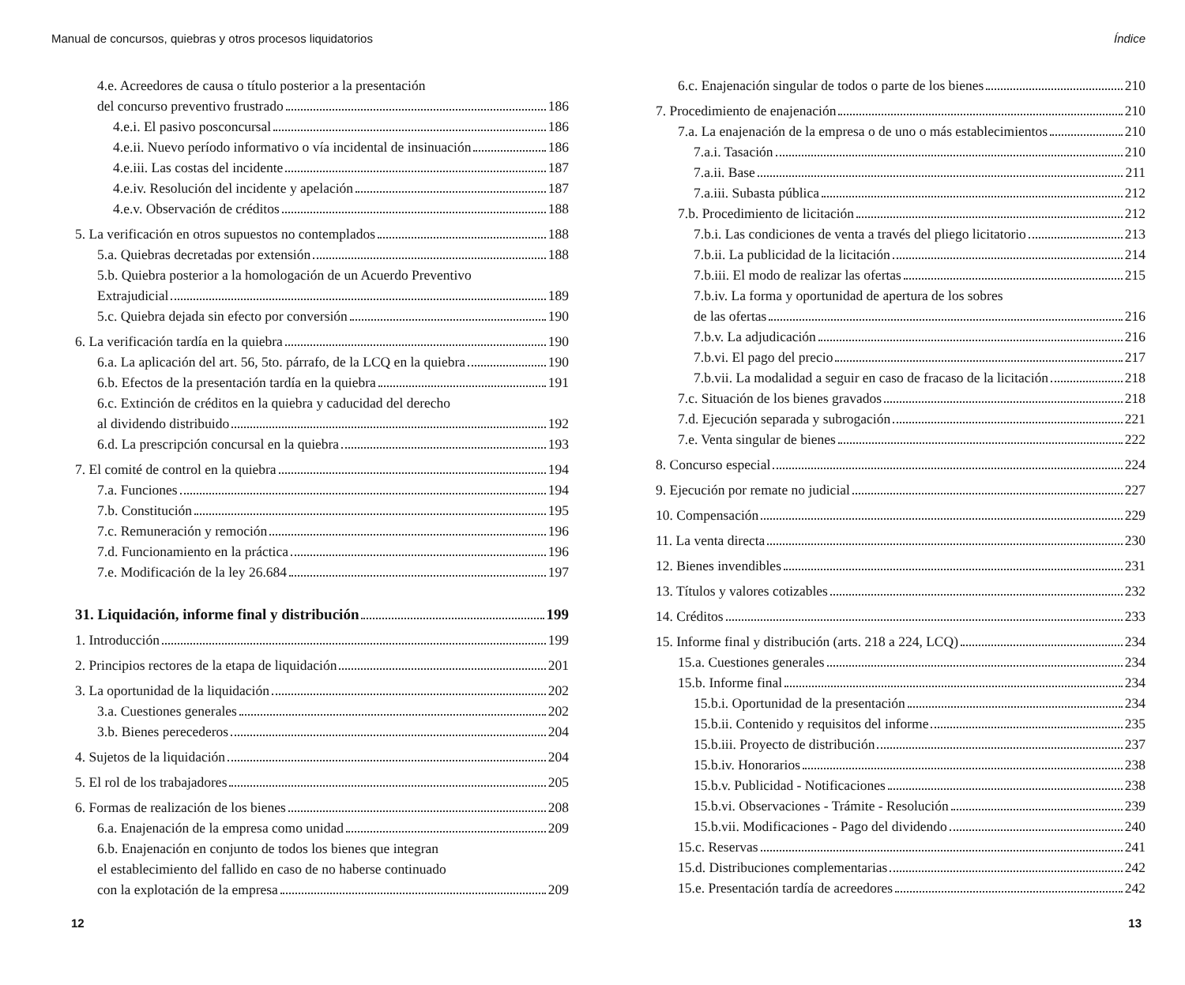Manual de concursos, quiebras y otros procesos liquidatorios
4.e. Acreedores de causa o título posterior a la presentación
del concurso preventivo frustrado 186
4.e.i. El pasivo posconcursal 186
4.e.ii. Nuevo período informativo o vía incidental de insinuación 186
4.e.iii. Las costas del incidente 187
4.e.iv. Resolución del incidente y apelación 187
4.e.v. Observación de créditos 188
5. La verificación en otros supuestos no contemplados 188
5.a. Quiebras decretadas por extensión 188
5.b. Quiebra posterior a la homologación de un Acuerdo Preventivo
Extrajudicial 189
5.c. Quiebra dejada sin efecto por conversión 190
6. La verificación tardía en la quiebra 190
6.a. La aplicación del art. 56, 5to. párrafo, de la LCQ en la quiebra 190
6.b. Efectos de la presentación tardía en la quiebra 191
6.c. Extinción de créditos en la quiebra y caducidad del derecho
al dividendo distribuido 192
6.d. La prescripción concursal en la quiebra 193
7. El comité de control en la quiebra 194
7.a. Funciones 194
7.b. Constitución 195
7.c. Remuneración y remoción 196
7.d. Funcionamiento en la práctica 196
7.e. Modificación de la ley 26.684 197
31. Liquidación, informe final y distribución 199
1. Introducción 199
2. Principios rectores de la etapa de liquidación 201
3. La oportunidad de la liquidación 202
3.a. Cuestiones generales 202
3.b. Bienes perecederos 204
4. Sujetos de la liquidación 204
5. El rol de los trabajadores 205
6. Formas de realización de los bienes 208
6.a. Enajenación de la empresa como unidad 209
6.b. Enajenación en conjunto de todos los bienes que integran
el establecimiento del fallido en caso de no haberse continuado
con la explotación de la empresa 209
12
Índice
6.c. Enajenación singular de todos o parte de los bienes 210
7. Procedimiento de enajenación 210
7.a. La enajenación de la empresa o de uno o más establecimientos 210
7.a.i. Tasación 210
7.a.ii. Base 211
7.a.iii. Subasta pública 212
7.b. Procedimiento de licitación 212
7.b.i. Las condiciones de venta a través del pliego licitatorio 213
7.b.ii. La publicidad de la licitación 214
7.b.iii. El modo de realizar las ofertas 215
7.b.iv. La forma y oportunidad de apertura de los sobres
de las ofertas 216
7.b.v. La adjudicación 216
7.b.vi. El pago del precio 217
7.b.vii. La modalidad a seguir en caso de fracaso de la licitación 218
7.c. Situación de los bienes gravados 218
7.d. Ejecución separada y subrogación 221
7.e. Venta singular de bienes 222
8. Concurso especial 224
9. Ejecución por remate no judicial 227
10. Compensación 229
11. La venta directa 230
12. Bienes invendibles 231
13. Títulos y valores cotizables 232
14. Créditos 233
15. Informe final y distribución (arts. 218 a 224, LCQ) 234
15.a. Cuestiones generales 234
15.b. Informe final 234
15.b.i. Oportunidad de la presentación 234
15.b.ii. Contenido y requisitos del informe 235
15.b.iii. Proyecto de distribución 237
15.b.iv. Honorarios 238
15.b.v. Publicidad - Notificaciones 238
15.b.vi. Observaciones - Trámite - Resolución 239
15.b.vii. Modificaciones - Pago del dividendo 240
15.c. Reservas 241
15.d. Distribuciones complementarias 242
15.e. Presentación tardía de acreedores 242
13